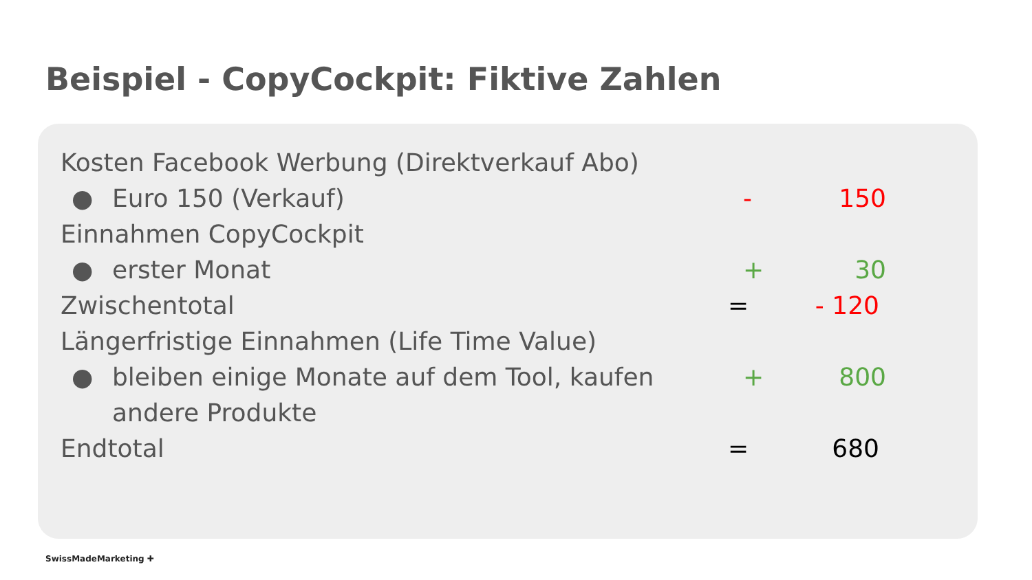Beispiel - CopyCockpit: Fiktive Zahlen
Kosten Facebook Werbung (Direktverkauf Abo)
● Euro 150 (Verkauf) - 150
Einnahmen CopyCockpit
● erster Monat + 30
Zwischentotal = - 120
Längerfristige Einnahmen (Life Time Value)
● bleiben einige Monate auf dem Tool, kaufen + 800
andere Produkte
Endtotal = 680
SwissMadeMarketing ✚